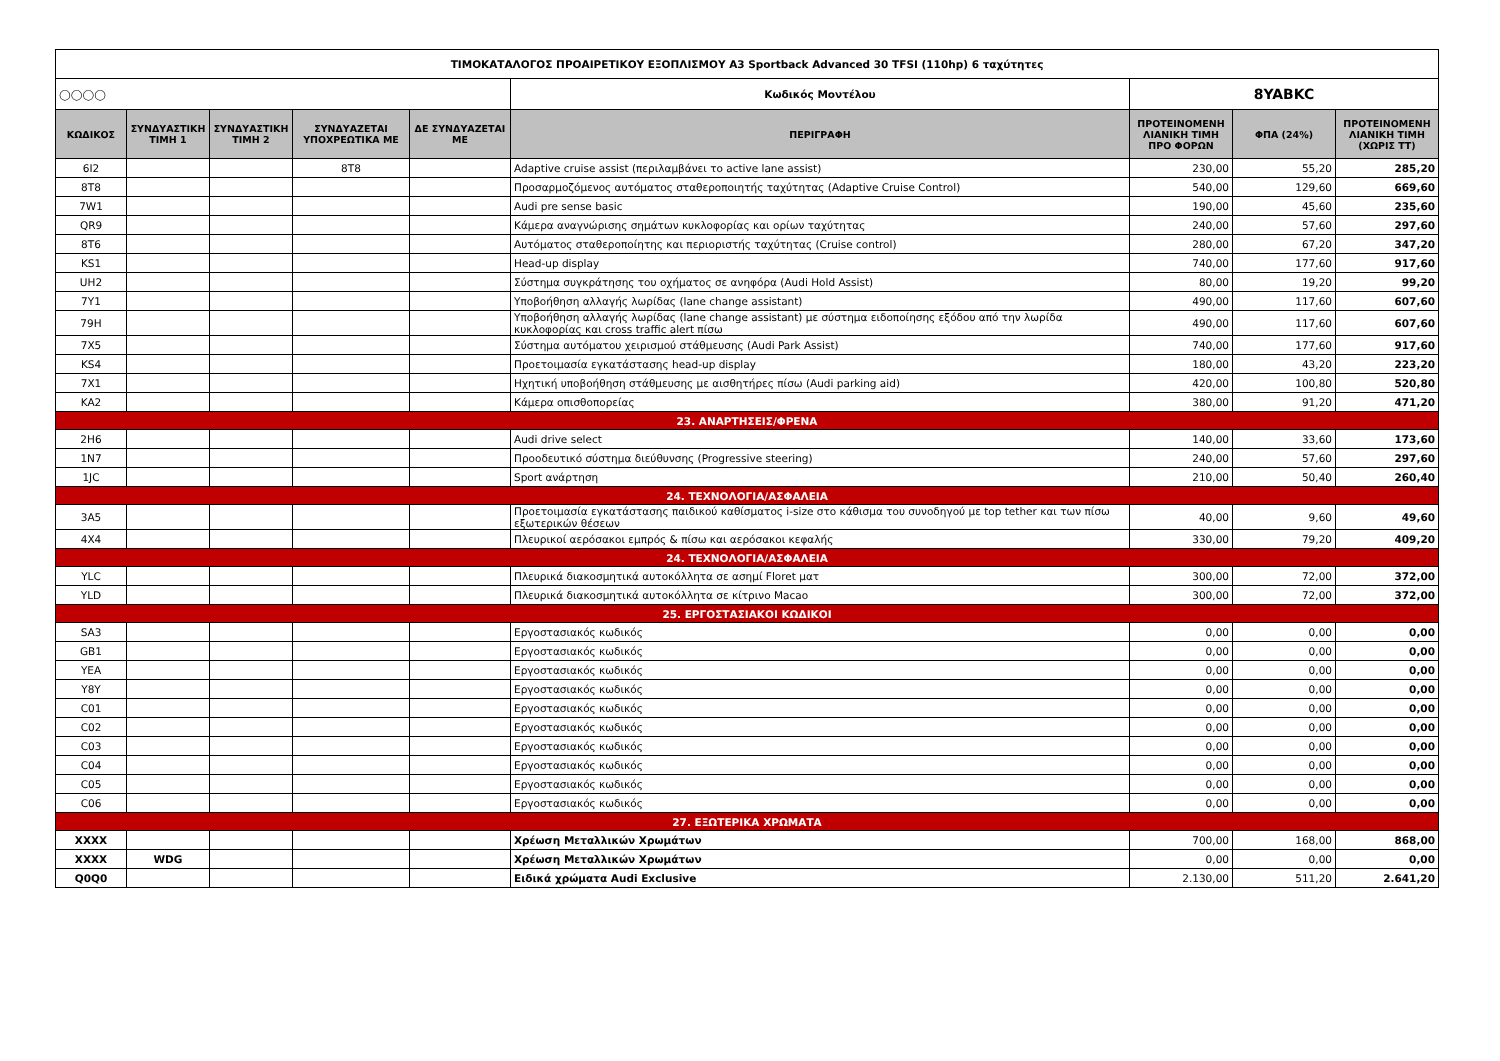| ΤΙΜΟΚΑΤΑΛΟΓΟΣ ΠΡΟΑΙΡΕΤΙΚΟΥ ΕΞΟΠΛΙΣΜΟΥ A3 Sportback Advanced 30 TFSI (110hp) 6 ταχύτητες | | | | | | | | |
| ◯◯◯◯ | | | | | Κωδικός Μοντέλου | 8YABKC | | |
| ΚΩΔΙΚΟΣ | ΣΥΝΔΥΑΣΤΙΚΗ ΤΙΜΗ 1 | ΣΥΝΔΥΑΣΤΙΚΗ ΤΙΜΗ 2 | ΣΥΝΔΥΑΖΕΤΑΙ ΥΠΟΧΡΕΩΤΙΚΑ ΜΕ | ΔΕ ΣΥΝΔΥΑΖΕΤΑΙ ΜΕ | ΠΕΡΙΓΡΑΦΗ | ΠΡΟΤΕΙΝΟΜΕΝΗ ΛΙΑΝΙΚΗ ΤΙΜΗ ΠΡΟ ΦΟΡΩΝ | ΦΠΑ (24%) | ΠΡΟΤΕΙΝΟΜΕΝΗ ΛΙΑΝΙΚΗ ΤΙΜΗ (ΧΩΡΙΣ ΤΤ) |
| 6I2 | | | 8T8 | | Adaptive cruise assist (περιλαμβάνει το active lane assist) | 230,00 | 55,20 | 285,20 |
| 8T8 | | | | | Προσαρμοζόμενος αυτόματος σταθεροποιητής ταχύτητας (Adaptive Cruise Control) | 540,00 | 129,60 | 669,60 |
| 7W1 | | | | | Audi pre sense basic | 190,00 | 45,60 | 235,60 |
| QR9 | | | | | Κάμερα αναγνώρισης σημάτων κυκλοφορίας και ορίων ταχύτητας | 240,00 | 57,60 | 297,60 |
| 8T6 | | | | | Αυτόματος σταθεροποίητης και περιοριστής ταχύτητας (Cruise control) | 280,00 | 67,20 | 347,20 |
| KS1 | | | | | Head-up display | 740,00 | 177,60 | 917,60 |
| UH2 | | | | | Σύστημα συγκράτησης του οχήματος σε ανηφόρα (Audi Hold Assist) | 80,00 | 19,20 | 99,20 |
| 7Y1 | | | | | Υποβοήθηση αλλαγής λωρίδας (lane change assistant) | 490,00 | 117,60 | 607,60 |
| 79H | | | | | Υποβοήθηση αλλαγής λωρίδας (lane change assistant) με σύστημα ειδοποίησης εξόδου από την λωρίδα κυκλοφορίας και cross traffic alert πίσω | 490,00 | 117,60 | 607,60 |
| 7X5 | | | | | Σύστημα αυτόματου χειρισμού στάθμευσης (Audi Park Assist) | 740,00 | 177,60 | 917,60 |
| KS4 | | | | | Προετοιμασία εγκατάστασης head-up display | 180,00 | 43,20 | 223,20 |
| 7X1 | | | | | Ηχητική υποβοήθηση στάθμευσης με αισθητήρες πίσω (Audi parking aid) | 420,00 | 100,80 | 520,80 |
| KA2 | | | | | Κάμερα οπισθοπορείας | 380,00 | 91,20 | 471,20 |
| 23. ΑΝΑΡΤΗΣΕΙΣ/ΦΡΕΝΑ | | | | | | | | |
| 2H6 | | | | | Audi drive select | 140,00 | 33,60 | 173,60 |
| 1N7 | | | | | Προοδευτικό σύστημα διεύθυνσης (Progressive steering) | 240,00 | 57,60 | 297,60 |
| 1JC | | | | | Sport ανάρτηση | 210,00 | 50,40 | 260,40 |
| 24. ΤΕΧΝΟΛΟΓΙΑ/ΑΣΦΑΛΕΙΑ | | | | | | | | |
| 3A5 | | | | | Προετοιμασία εγκατάστασης παιδικού καθίσματος i-size στο κάθισμα του συνοδηγού με top tether και των πίσω εξωτερικών θέσεων | 40,00 | 9,60 | 49,60 |
| 4X4 | | | | | Πλευρικοί αερόσακοι εμπρός & πίσω και αερόσακοι κεφαλής | 330,00 | 79,20 | 409,20 |
| 24. ΤΕΧΝΟΛΟΓΙΑ/ΑΣΦΑΛΕΙΑ | | | | | | | | |
| YLC | | | | | Πλευρικά διακοσμητικά αυτοκόλλητα σε ασημί Floret ματ | 300,00 | 72,00 | 372,00 |
| YLD | | | | | Πλευρικά διακοσμητικά αυτοκόλλητα σε κίτρινο Macao | 300,00 | 72,00 | 372,00 |
| 25. ΕΡΓΟΣΤΑΣΙΑΚΟΙ ΚΩΔΙΚΟΙ | | | | | | | | |
| SA3 | | | | | Εργοστασιακός κωδικός | 0,00 | 0,00 | 0,00 |
| GB1 | | | | | Εργοστασιακός κωδικός | 0,00 | 0,00 | 0,00 |
| YEA | | | | | Εργοστασιακός κωδικός | 0,00 | 0,00 | 0,00 |
| Y8Y | | | | | Εργοστασιακός κωδικός | 0,00 | 0,00 | 0,00 |
| C01 | | | | | Εργοστασιακός κωδικός | 0,00 | 0,00 | 0,00 |
| C02 | | | | | Εργοστασιακός κωδικός | 0,00 | 0,00 | 0,00 |
| C03 | | | | | Εργοστασιακός κωδικός | 0,00 | 0,00 | 0,00 |
| C04 | | | | | Εργοστασιακός κωδικός | 0,00 | 0,00 | 0,00 |
| C05 | | | | | Εργοστασιακός κωδικός | 0,00 | 0,00 | 0,00 |
| C06 | | | | | Εργοστασιακός κωδικός | 0,00 | 0,00 | 0,00 |
| 27. ΕΞΩΤΕΡΙΚΑ ΧΡΩΜΑΤΑ | | | | | | | | |
| XXXX | | | | | Χρέωση Μεταλλικών Χρωμάτων | 700,00 | 168,00 | 868,00 |
| XXXX | WDG | | | | Χρέωση Μεταλλικών Χρωμάτων | 0,00 | 0,00 | 0,00 |
| Q0Q0 | | | | | Ειδικά χρώματα Audi Exclusive | 2.130,00 | 511,20 | 2.641,20 |